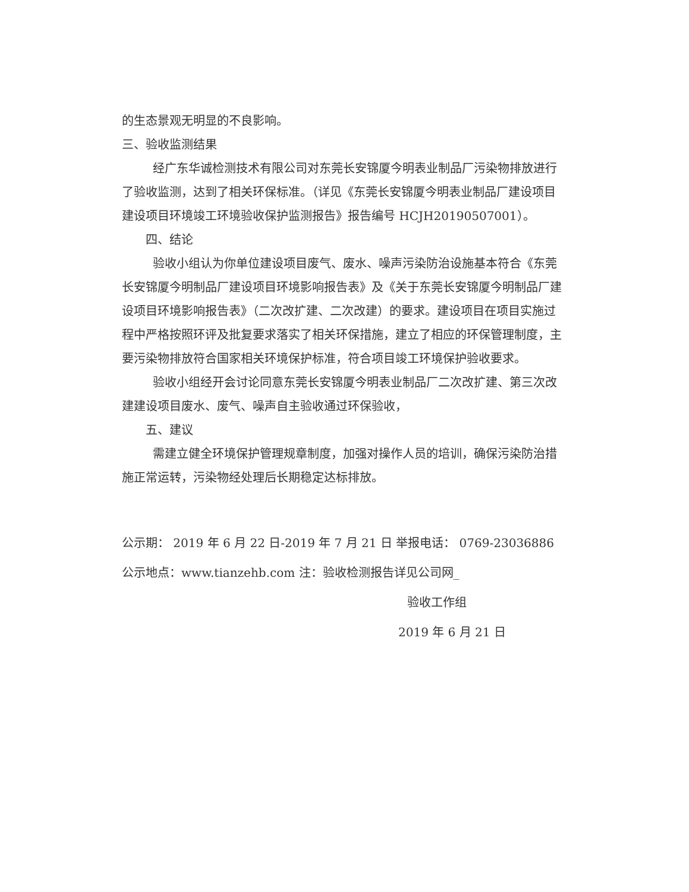的生态景观无明显的不良影响。
三、验收监测结果
经广东华诚检测技术有限公司对东莞长安锦厦今明表业制品厂污染物排放进行了验收监测，达到了相关环保标准。（详见《东莞长安锦厦今明表业制品厂建设项目建设项目环境竣工环境验收保护监测报告》报告编号 HCJH20190507001）。
四、结论
验收小组认为你单位建设项目废气、废水、噪声污染防治设施基本符合《东莞长安锦厦今明制品厂建设项目环境影响报告表》及《关于东莞长安锦厦今明制品厂建设项目环境影响报告表》（二次改扩建、二次改建）的要求。建设项目在项目实施过程中严格按照环评及批复要求落实了相关环保措施，建立了相应的环保管理制度，主要污染物排放符合国家相关环境保护标准，符合项目竣工环境保护验收要求。
验收小组经开会讨论同意东莞长安锦厦今明表业制品厂二次改扩建、第三次改建建设项目废水、废气、噪声自主验收通过环保验收，
五、建议
需建立健全环境保护管理规章制度，加强对操作人员的培训，确保污染防治措施正常运转，污染物经处理后长期稳定达标排放。
公示期： 2019 年 6 月 22 日-2019 年 7 月 21 日 举报电话： 0769-23036886
公示地点：www.tianzehb.com 注：验收检测报告详见公司网_
验收工作组
2019 年 6 月 21 日